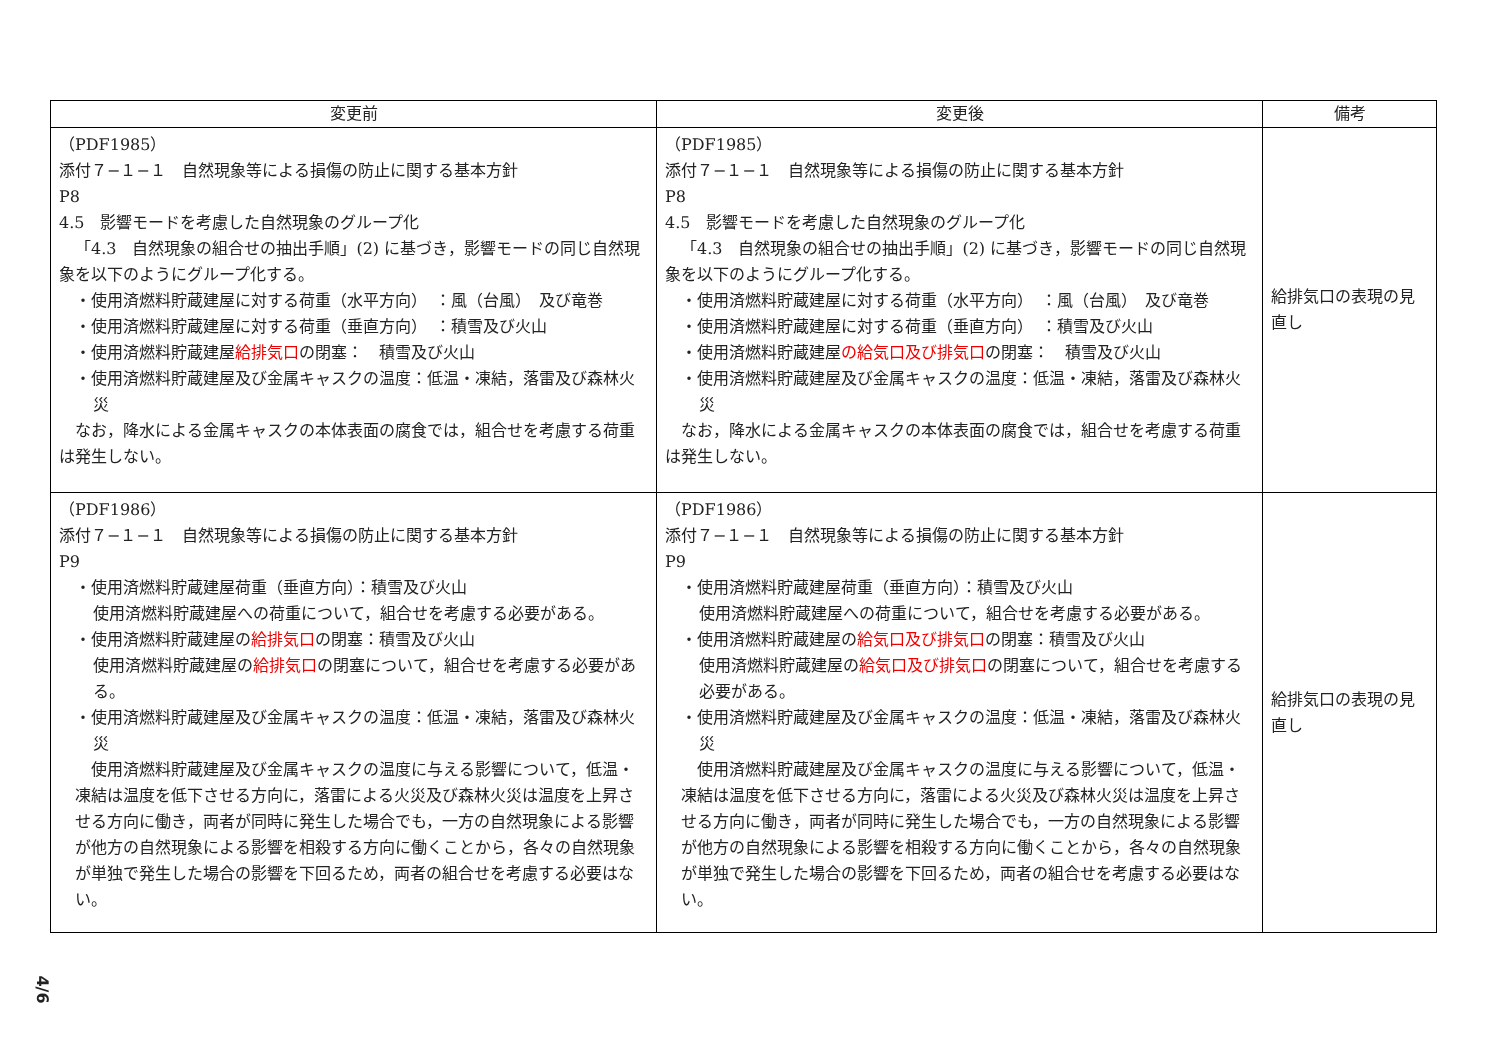| 変更前 | 変更後 | 備考 |
| --- | --- | --- |
| （PDF1985） 添付７−１−１ 自然現象等による損傷の防止に関する基本方針 P8 4.5 影響モードを考慮した自然現象のグループ化 「4.3 自然現象の組合せの抽出手順」(2) に基づき，影響モードの同じ自然現象を以下のようにグループ化する。 ・使用済燃料貯蔵建屋に対する荷重（水平方向） ：風（台風） 及び竜巻 ・使用済燃料貯蔵建屋に対する荷重（垂直方向） ：積雪及び火山 ・使用済燃料貯蔵建屋 給排気口 の閉塞： 積雪及び火山 ・使用済燃料貯蔵建屋及び金属キャスクの温度：低温・凍結，落雷及び森林火災 なお，降水による金属キャスクの本体表面の腐食では，組合せを考慮する荷重は発生しない。 | （PDF1985） 添付７−１−１ 自然現象等による損傷の防止に関する基本方針 P8 4.5 影響モードを考慮した自然現象のグループ化 「4.3 自然現象の組合せの抽出手順」(2) に基づき，影響モードの同じ自然現象を以下のようにグループ化する。 ・使用済燃料貯蔵建屋に対する荷重（水平方向） ：風（台風） 及び竜巻 ・使用済燃料貯蔵建屋に対する荷重（垂直方向） ：積雪及び火山 ・使用済燃料貯蔵建屋 の給気口及び排気口 の閉塞： 積雪及び火山 ・使用済燃料貯蔵建屋及び金属キャスクの温度：低温・凍結，落雷及び森林火災 なお，降水による金属キャスクの本体表面の腐食では，組合せを考慮する荷重は発生しない。 | 給排気口の表現の見直し |
| （PDF1986） 添付７−１−１ 自然現象等による損傷の防止に関する基本方針 P9 ・使用済燃料貯蔵建屋荷重（垂直方向）：積雪及び火山 使用済燃料貯蔵建屋への荷重について，組合せを考慮する必要がある。 ・使用済燃料貯蔵建屋の 給排気口 の閉塞：積雪及び火山 使用済燃料貯蔵建屋の 給排気口 の閉塞について，組合せを考慮する必要がある。 ・使用済燃料貯蔵建屋及び金属キャスクの温度：低温・凍結，落雷及び森林火災 使用済燃料貯蔵建屋及び金属キャスクの温度に与える影響について，低温・凍結は温度を低下させる方向に，落雷による火災及び森林火災は温度を上昇させる方向に働き，両者が同時に発生した場合でも，一方の自然現象による影響が他方の自然現象による影響を相殺する方向に働くことから，各々の自然現象が単独で発生した場合の影響を下回るため，両者の組合せを考慮する必要はない。 | （PDF1986） 添付７−１−１ 自然現象等による損傷の防止に関する基本方針 P9 ・使用済燃料貯蔵建屋荷重（垂直方向）：積雪及び火山 使用済燃料貯蔵建屋への荷重について，組合せを考慮する必要がある。 ・使用済燃料貯蔵建屋の 給気口及び排気口 の閉塞：積雪及び火山 使用済燃料貯蔵建屋の 給気口及び排気口 の閉塞について，組合せを考慮する必要がある。 ・使用済燃料貯蔵建屋及び金属キャスクの温度：低温・凍結，落雷及び森林火災 使用済燃料貯蔵建屋及び金属キャスクの温度に与える影響について，低温・凍結は温度を低下させる方向に，落雷による火災及び森林火災は温度を上昇させる方向に働き，両者が同時に発生した場合でも，一方の自然現象による影響が他方の自然現象による影響を相殺する方向に働くことから，各々の自然現象が単独で発生した場合の影響を下回るため，両者の組合せを考慮する必要はない。 | 給排気口の表現の見直し |
4/6